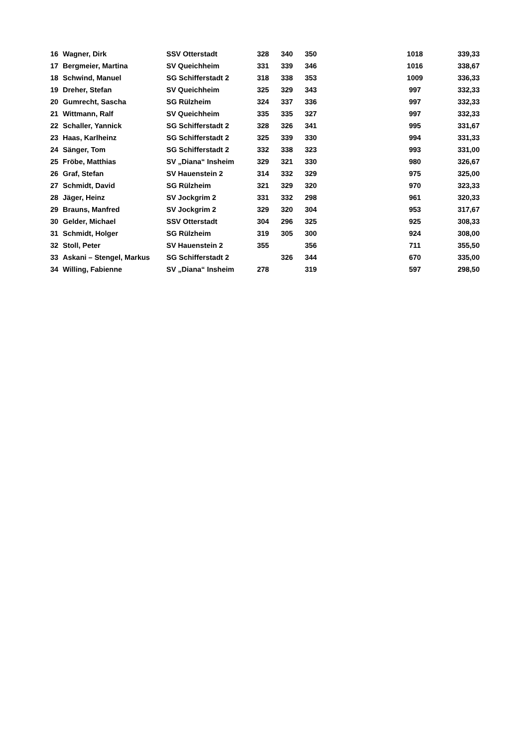| 16 | Wagner, Dirk | SSV Otterstadt | 328 | 340 | 350 | | 1018 | | 339,33 |
| 17 | Bergmeier, Martina | SV Queichheim | 331 | 339 | 346 | | 1016 | | 338,67 |
| 18 | Schwind, Manuel | SG Schifferstadt 2 | 318 | 338 | 353 | | 1009 | | 336,33 |
| 19 | Dreher, Stefan | SV Queichheim | 325 | 329 | 343 | | 997 | | 332,33 |
| 20 | Gumrecht, Sascha | SG Rülzheim | 324 | 337 | 336 | | 997 | | 332,33 |
| 21 | Wittmann, Ralf | SV Queichheim | 335 | 335 | 327 | | 997 | | 332,33 |
| 22 | Schaller, Yannick | SG Schifferstadt 2 | 328 | 326 | 341 | | 995 | | 331,67 |
| 23 | Haas, Karlheinz | SG Schifferstadt 2 | 325 | 339 | 330 | | 994 | | 331,33 |
| 24 | Sänger, Tom | SG Schifferstadt 2 | 332 | 338 | 323 | | 993 | | 331,00 |
| 25 | Fröbe, Matthias | SV „Diana“ Insheim | 329 | 321 | 330 | | 980 | | 326,67 |
| 26 | Graf, Stefan | SV Hauenstein 2 | 314 | 332 | 329 | | 975 | | 325,00 |
| 27 | Schmidt, David | SG Rülzheim | 321 | 329 | 320 | | 970 | | 323,33 |
| 28 | Jäger, Heinz | SV Jockgrim 2 | 331 | 332 | 298 | | 961 | | 320,33 |
| 29 | Brauns, Manfred | SV Jockgrim 2 | 329 | 320 | 304 | | 953 | | 317,67 |
| 30 | Gelder, Michael | SSV Otterstadt | 304 | 296 | 325 | | 925 | | 308,33 |
| 31 | Schmidt, Holger | SG Rülzheim | 319 | 305 | 300 | | 924 | | 308,00 |
| 32 | Stoll, Peter | SV Hauenstein 2 | 355 | | 356 | | 711 | | 355,50 |
| 33 | Askani – Stengel, Markus | SG Schifferstadt 2 | | 326 | 344 | | 670 | | 335,00 |
| 34 | Willing, Fabienne | SV „Diana“ Insheim | 278 | | 319 | | 597 | | 298,50 |